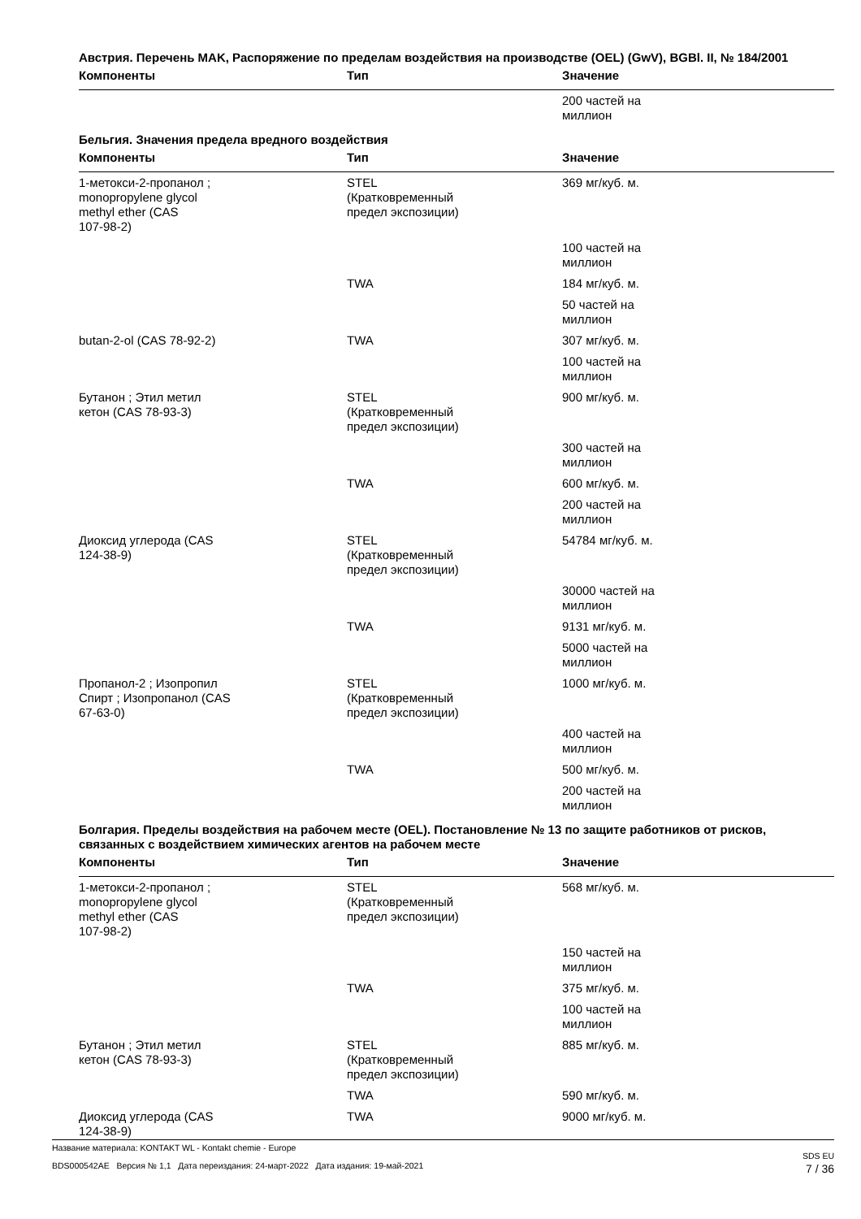Австрия. Перечень MAK, Распоряжение по пределам воздействия на производстве (OEL) (GwV), BGBl. II, № 184/2001
| Компоненты | Тип | Значение |
| --- | --- | --- |
| | | 200 частей на миллион |
Бельгия. Значения предела вредного воздействия
| Компоненты | Тип | Значение |
| --- | --- | --- |
| 1-метокси-2-пропанол ; monopropylene glycol methyl ether (CAS 107-98-2) | STEL (Кратковременный предел экспозиции) | 369 мг/куб. м. |
| | | 100 частей на миллион |
| | TWA | 184 мг/куб. м. |
| | | 50 частей на миллион |
| butan-2-ol (CAS 78-92-2) | TWA | 307 мг/куб. м. |
| | | 100 частей на миллион |
| Бутанон ; Этил метил кетон (CAS 78-93-3) | STEL (Кратковременный предел экспозиции) | 900 мг/куб. м. |
| | | 300 частей на миллион |
| | TWA | 600 мг/куб. м. |
| | | 200 частей на миллион |
| Диоксид углерода (CAS 124-38-9) | STEL (Кратковременный предел экспозиции) | 54784 мг/куб. м. |
| | | 30000 частей на миллион |
| | TWA | 9131 мг/куб. м. |
| | | 5000 частей на миллион |
| Пропанол-2 ; Изопропил Спирт ; Изопропанол (CAS 67-63-0) | STEL (Кратковременный предел экспозиции) | 1000 мг/куб. м. |
| | | 400 частей на миллион |
| | TWA | 500 мг/куб. м. |
| | | 200 частей на миллион |
Болгария. Пределы воздействия на рабочем месте (OEL). Постановление № 13 по защите работников от рисков, связанных с воздействием химических агентов на рабочем месте
| Компоненты | Тип | Значение |
| --- | --- | --- |
| 1-метокси-2-пропанол ; monopropylene glycol methyl ether (CAS 107-98-2) | STEL (Кратковременный предел экспозиции) | 568 мг/куб. м. |
| | | 150 частей на миллион |
| | TWA | 375 мг/куб. м. |
| | | 100 частей на миллион |
| Бутанон ; Этил метил кетон (CAS 78-93-3) | STEL (Кратковременный предел экспозиции) | 885 мг/куб. м. |
| | TWA | 590 мг/куб. м. |
| Диоксид углерода (CAS 124-38-9) | TWA | 9000 мг/куб. м. |
Название материала: KONTAKT WL - Kontakt chemie - Europe
BDS000542AE Версия № 1,1 Дата переиздания: 24-март-2022 Дата издания: 19-май-2021
SDS EU
7 / 36